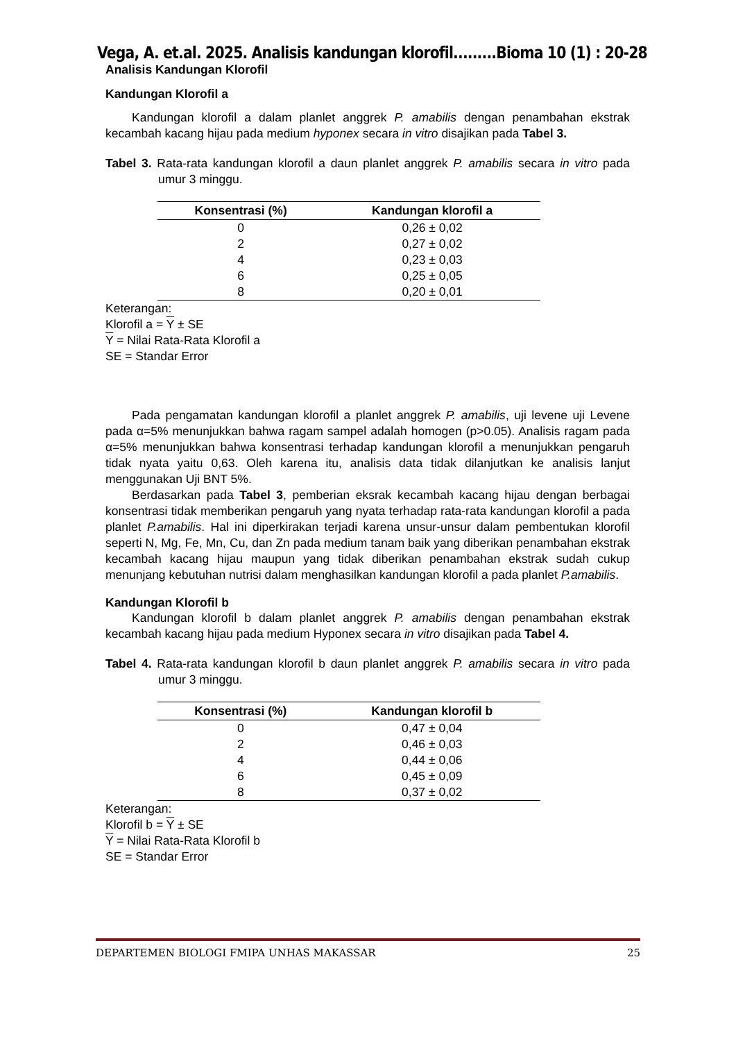Vega, A. et.al. 2025. Analisis kandungan klorofil.........Bioma 10 (1) : 20-28
Analisis Kandungan Klorofil
Kandungan Klorofil a
Kandungan klorofil a dalam planlet anggrek P. amabilis dengan penambahan ekstrak kecambah kacang hijau pada medium hyponex secara in vitro disajikan pada Tabel 3.
Tabel 3. Rata-rata kandungan klorofil a daun planlet anggrek P. amabilis secara in vitro pada umur 3 minggu.
| Konsentrasi (%) | Kandungan klorofil a |
| --- | --- |
| 0 | 0,26 ± 0,02 |
| 2 | 0,27 ± 0,02 |
| 4 | 0,23 ± 0,03 |
| 6 | 0,25 ± 0,05 |
| 8 | 0,20 ± 0,01 |
Keterangan:
Klorofil a = Y ± SE
Y = Nilai Rata-Rata Klorofil a
SE = Standar Error
Pada pengamatan kandungan klorofil a planlet anggrek P. amabilis, uji levene uji Levene pada α=5% menunjukkan bahwa ragam sampel adalah homogen (p>0.05). Analisis ragam pada α=5% menunjukkan bahwa konsentrasi terhadap kandungan klorofil a menunjukkan pengaruh tidak nyata yaitu 0,63. Oleh karena itu, analisis data tidak dilanjutkan ke analisis lanjut menggunakan Uji BNT 5%.
Berdasarkan pada Tabel 3, pemberian eksrak kecambah kacang hijau dengan berbagai konsentrasi tidak memberikan pengaruh yang nyata terhadap rata-rata kandungan klorofil a pada planlet P.amabilis. Hal ini diperkirakan terjadi karena unsur-unsur dalam pembentukan klorofil seperti N, Mg, Fe, Mn, Cu, dan Zn pada medium tanam baik yang diberikan penambahan ekstrak kecambah kacang hijau maupun yang tidak diberikan penambahan ekstrak sudah cukup menunjang kebutuhan nutrisi dalam menghasilkan kandungan klorofil a pada planlet P.amabilis.
Kandungan Klorofil b
Kandungan klorofil b dalam planlet anggrek P. amabilis dengan penambahan ekstrak kecambah kacang hijau pada medium Hyponex secara in vitro disajikan pada Tabel 4.
Tabel 4. Rata-rata kandungan klorofil b daun planlet anggrek P. amabilis secara in vitro pada umur 3 minggu.
| Konsentrasi (%) | Kandungan klorofil b |
| --- | --- |
| 0 | 0,47 ± 0,04 |
| 2 | 0,46 ± 0,03 |
| 4 | 0,44 ± 0,06 |
| 6 | 0,45 ± 0,09 |
| 8 | 0,37 ± 0,02 |
Keterangan:
Klorofil b = Y ± SE
Y = Nilai Rata-Rata Klorofil b
SE = Standar Error
DEPARTEMEN BIOLOGI FMIPA UNHAS MAKASSAR 25